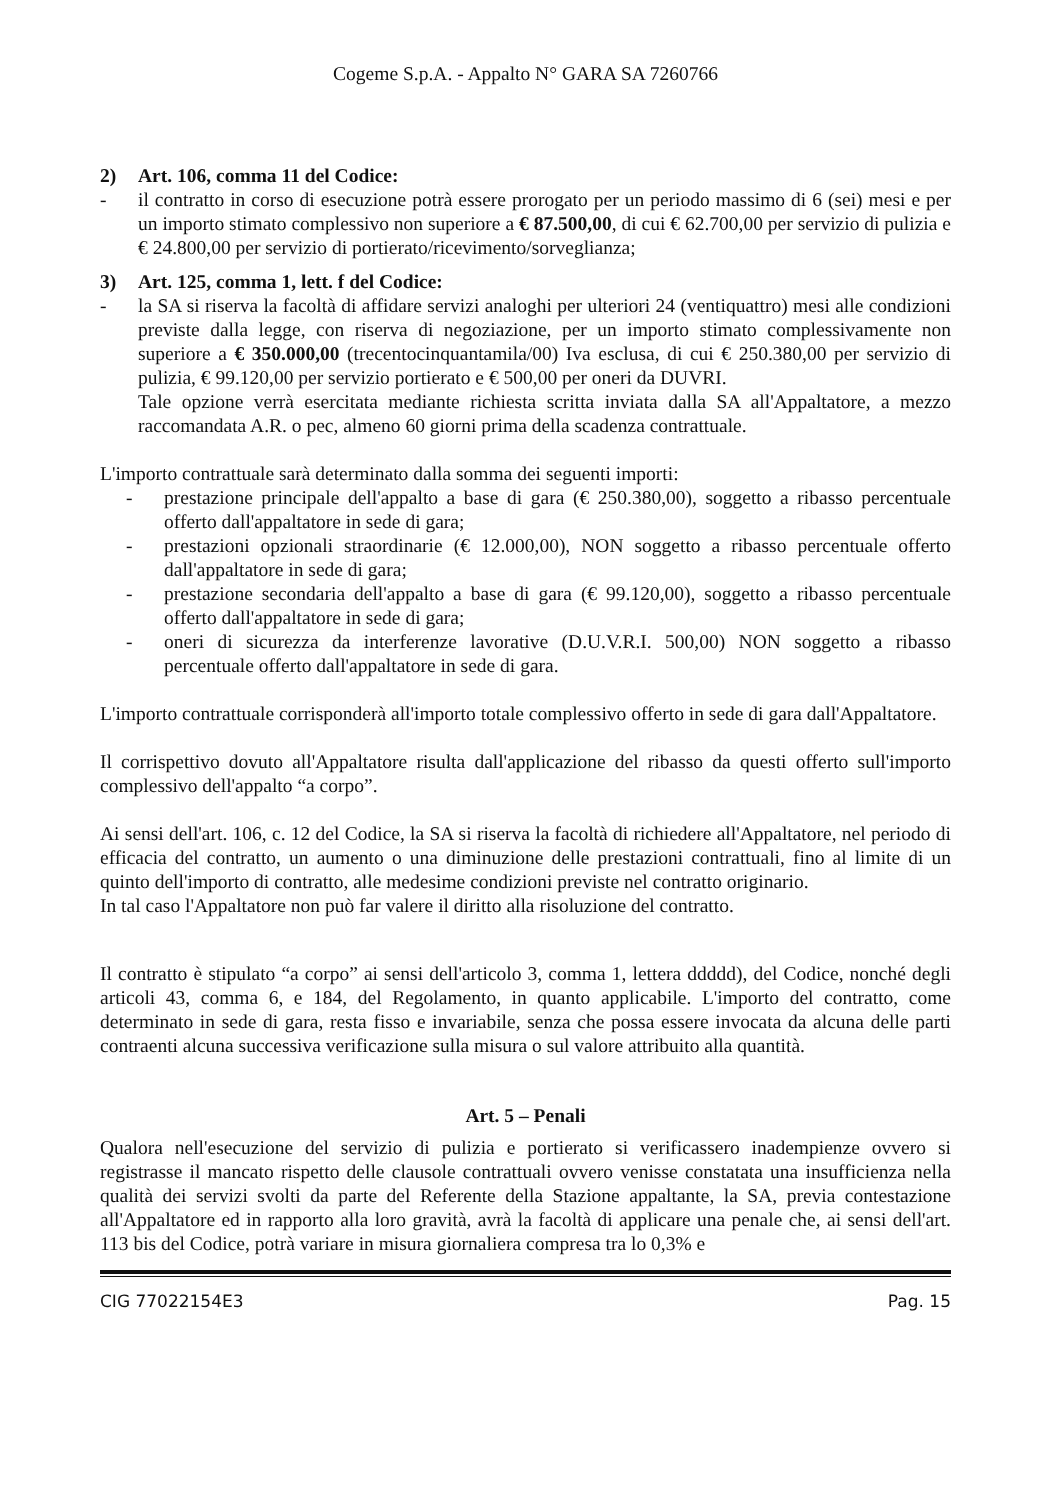Cogeme S.p.A. - Appalto N° GARA SA 7260766
2) Art. 106, comma 11 del Codice:
- il contratto in corso di esecuzione potrà essere prorogato per un periodo massimo di 6 (sei) mesi e per un importo stimato complessivo non superiore a € 87.500,00, di cui € 62.700,00 per servizio di pulizia e € 24.800,00 per servizio di portierato/ricevimento/sorveglianza;
3) Art. 125, comma 1, lett. f del Codice:
- la SA si riserva la facoltà di affidare servizi analoghi per ulteriori 24 (ventiquattro) mesi alle condizioni previste dalla legge, con riserva di negoziazione, per un importo stimato complessivamente non superiore a € 350.000,00 (trecentocinquantamila/00) Iva esclusa, di cui € 250.380,00 per servizio di pulizia, € 99.120,00 per servizio portierato e € 500,00 per oneri da DUVRI.
Tale opzione verrà esercitata mediante richiesta scritta inviata dalla SA all'Appaltatore, a mezzo raccomandata A.R. o pec, almeno 60 giorni prima della scadenza contrattuale.
L'importo contrattuale sarà determinato dalla somma dei seguenti importi:
- prestazione principale dell'appalto a base di gara (€ 250.380,00), soggetto a ribasso percentuale offerto dall'appaltatore in sede di gara;
- prestazioni opzionali straordinarie (€ 12.000,00), NON soggetto a ribasso percentuale offerto dall'appaltatore in sede di gara;
- prestazione secondaria dell'appalto a base di gara (€ 99.120,00), soggetto a ribasso percentuale offerto dall'appaltatore in sede di gara;
- oneri di sicurezza da interferenze lavorative (D.U.V.R.I. 500,00) NON soggetto a ribasso percentuale offerto dall'appaltatore in sede di gara.
L'importo contrattuale corrisponderà all'importo totale complessivo offerto in sede di gara dall'Appaltatore.
Il corrispettivo dovuto all'Appaltatore risulta dall'applicazione del ribasso da questi offerto sull'importo complessivo dell'appalto “a corpo”.
Ai sensi dell'art. 106, c. 12 del Codice, la SA si riserva la facoltà di richiedere all'Appaltatore, nel periodo di efficacia del contratto, un aumento o una diminuzione delle prestazioni contrattuali, fino al limite di un quinto dell'importo di contratto, alle medesime condizioni previste nel contratto originario.
In tal caso l'Appaltatore non può far valere il diritto alla risoluzione del contratto.
Il contratto è stipulato “a corpo” ai sensi dell'articolo 3, comma 1, lettera ddddd), del Codice, nonché degli articoli 43, comma 6, e 184, del Regolamento, in quanto applicabile. L'importo del contratto, come determinato in sede di gara, resta fisso e invariabile, senza che possa essere invocata da alcuna delle parti contraenti alcuna successiva verificazione sulla misura o sul valore attribuito alla quantità.
Art. 5 – Penali
Qualora nell'esecuzione del servizio di pulizia e portierato si verificassero inadempienze ovvero si registrasse il mancato rispetto delle clausole contrattuali ovvero venisse constatata una insufficienza nella qualità dei servizi svolti da parte del Referente della Stazione appaltante, la SA, previa contestazione all'Appaltatore ed in rapporto alla loro gravità, avrà la facoltà di applicare una penale che, ai sensi dell'art. 113 bis del Codice, potrà variare in misura giornaliera compresa tra lo 0,3% e
CIG 77022154E3 Pag. 15